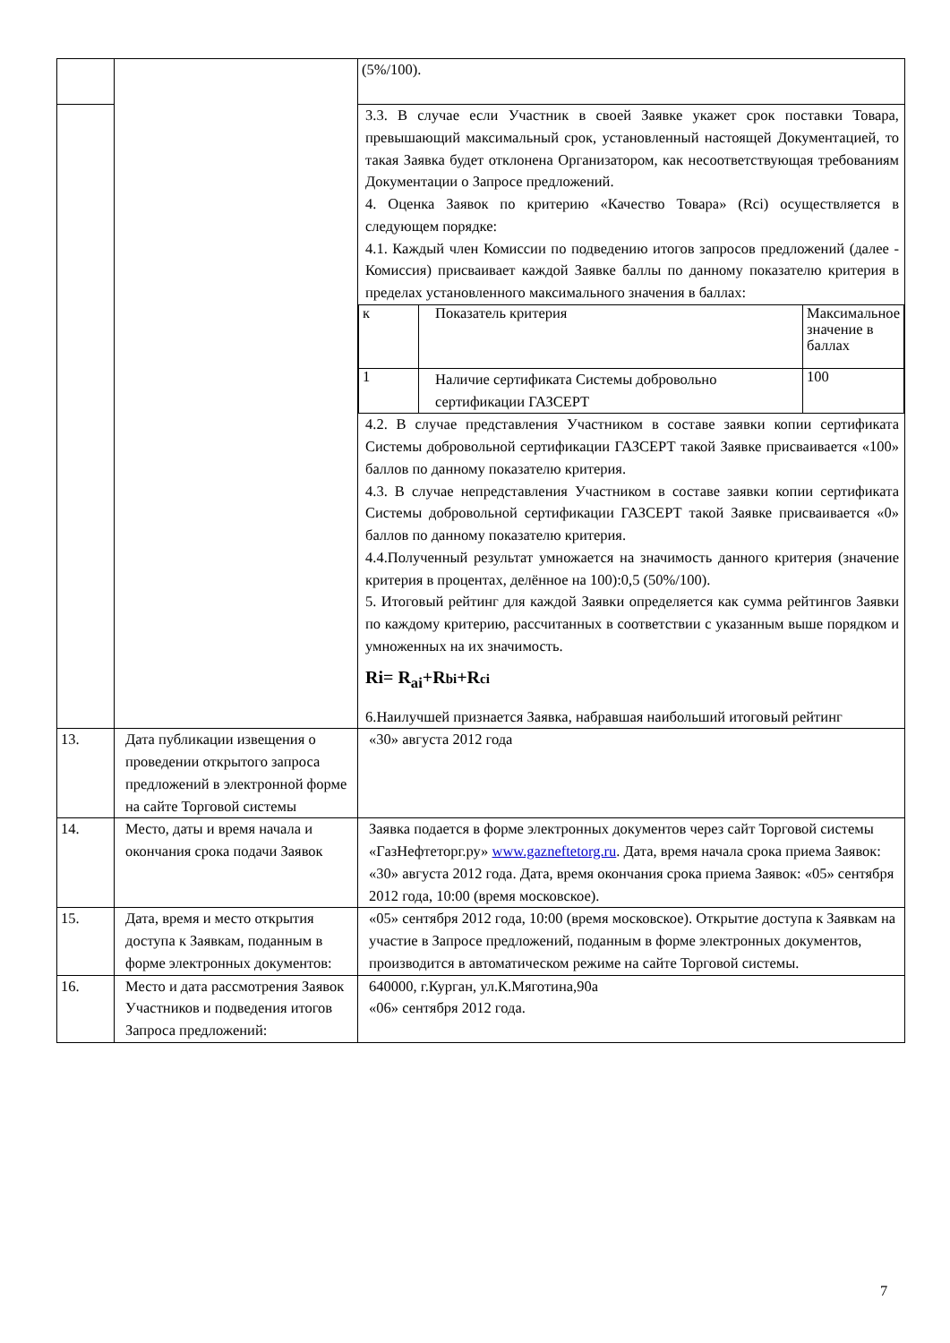| | | (5%/100). |
| | | 3.3. В случае если Участник в своей Заявке укажет срок поставки Товара, превышающий максимальный срок, установленный настоящей Документацией, то такая Заявка будет отклонена Организатором, как несоответствующая требованиям Документации о Запросе предложений. 4. Оценка Заявок по критерию «Качество Товара» (Rci) осуществляется в следующем порядке: 4.1. Каждый член Комиссии по подведению итогов запросов предложений (далее - Комиссия) присваивает каждой Заявке баллы по данному показателю критерия в пределах установленного максимального значения в баллах: / к / Показатель критерия / Максимальное значение в баллах / / 1 / Наличие сертификата Системы добровольно сертификации ГАЗСЕРТ / 100 / 4.2. В случае представления Участником в составе заявки копии сертификата Системы добровольной сертификации ГАЗСЕРТ такой Заявке присваивается «100» баллов по данному показателю критерия. 4.3. В случае непредставления Участником в составе заявки копии сертификата Системы добровольной сертификации ГАЗСЕРТ такой Заявке присваивается «0» баллов по данному показателю критерия. 4.4.Полученный результат умножается на значимость данного критерия (значение критерия в процентах, делённое на 100):0,5 (50%/100). 5. Итоговый рейтинг для каждой Заявки определяется как сумма рейтингов Заявки по каждому критерию, рассчитанных в соответствии с указанным выше порядком и умноженных на их значимость. Ri= R<sub>ai</sub>+R bi +R ci 6.Наилучшей признается Заявка, набравшая наибольший итоговый рейтинг |
| 13. | Дата публикации извещения о проведении открытого запроса предложений в электронной форме на сайте Торговой системы | «30» августа 2012 года |
| 14. | Место, даты и время начала и окончания срока подачи Заявок | Заявка подается в форме электронных документов через сайт Торговой системы «ГазНефтеторг.ру» www.gazneftetorg.ru . Дата, время начала срока приема Заявок: «30» августа 2012 года. Дата, время окончания срока приема Заявок: «05» сентября 2012 года, 10:00 (время московское). |
| 15. | Дата, время и место открытия доступа к Заявкам, поданным в форме электронных документов: | «05» сентября 2012 года, 10:00 (время московское). Открытие доступа к Заявкам на участие в Запросе предложений, поданным в форме электронных документов, производится в автоматическом режиме на сайте Торговой системы. |
| 16. | Место и дата рассмотрения Заявок Участников и подведения итогов Запроса предложений: | 640000, г.Курган, ул.К.Мяготина,90а «06» сентября 2012 года. |
7